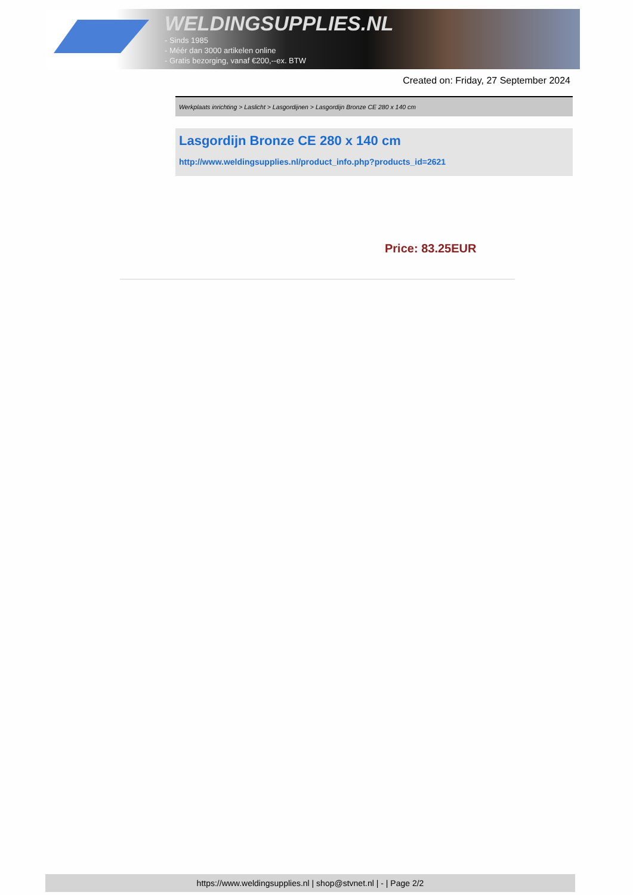WELDINGSUPPLIES.NL
- Sinds 1985
- Méér dan 3000 artikelen online
- Gratis bezorging, vanaf €200,--ex. BTW
Created on: Friday, 27 September 2024
Werkplaats inrichting > Laslicht > Lasgordijnen > Lasgordijn Bronze CE 280 x 140 cm
Lasgordijn Bronze CE 280 x 140 cm
http://www.weldingsupplies.nl/product_info.php?products_id=2621
Price: 83.25EUR
https://www.weldingsupplies.nl | shop@stvnet.nl | - | Page 2/2